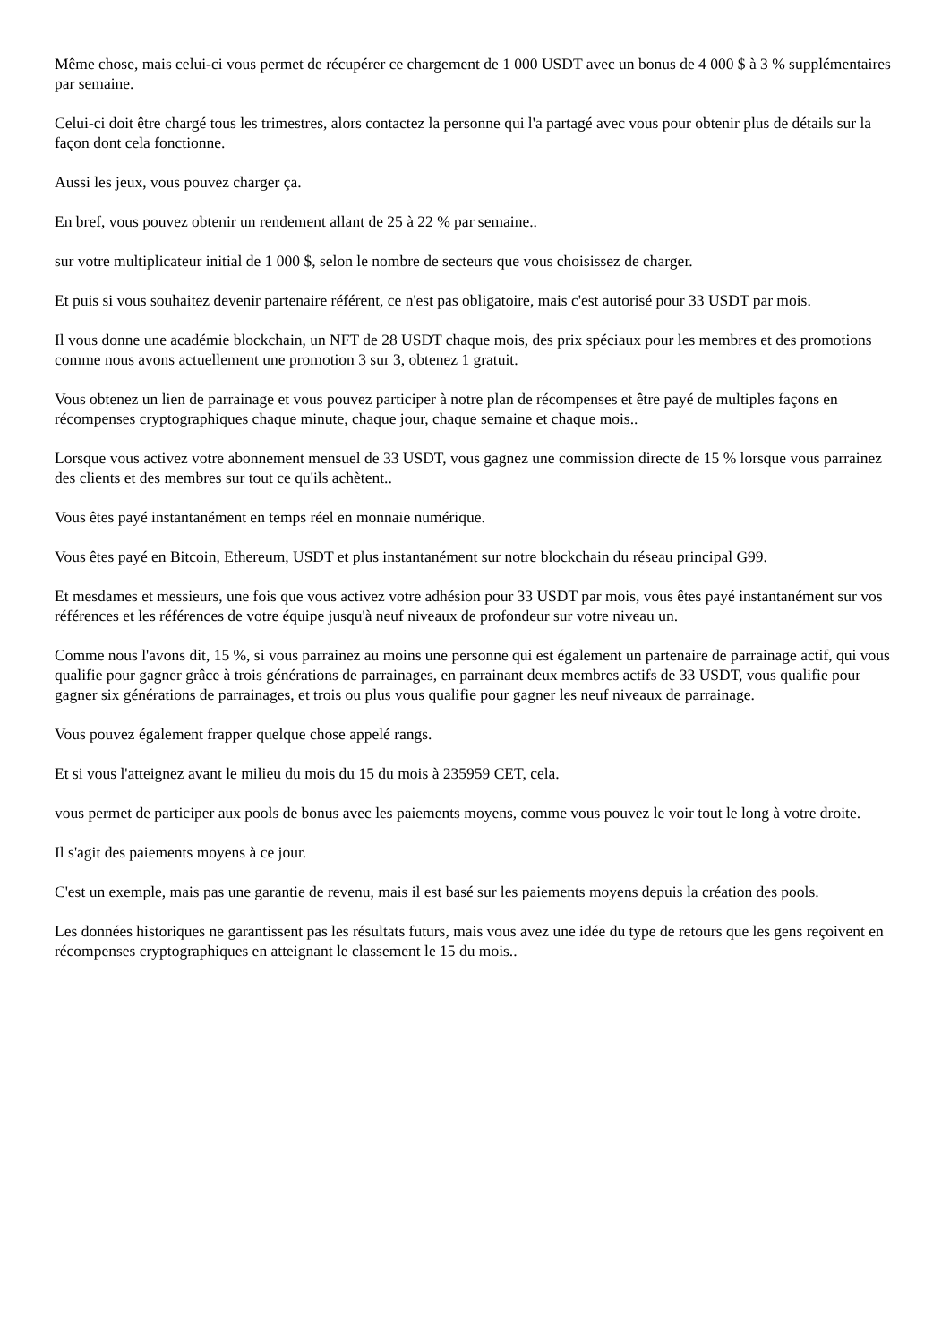Même chose, mais celui-ci vous permet de récupérer ce chargement de 1 000 USDT avec un bonus de 4 000 $ à 3 % supplémentaires par semaine.
Celui-ci doit être chargé tous les trimestres, alors contactez la personne qui l'a partagé avec vous pour obtenir plus de détails sur la façon dont cela fonctionne.
Aussi les jeux, vous pouvez charger ça.
En bref, vous pouvez obtenir un rendement allant de 25 à 22 % par semaine..
sur votre multiplicateur initial de 1 000 $, selon le nombre de secteurs que vous choisissez de charger.
Et puis si vous souhaitez devenir partenaire référent, ce n'est pas obligatoire, mais c'est autorisé pour 33 USDT par mois.
Il vous donne une académie blockchain, un NFT de 28 USDT chaque mois, des prix spéciaux pour les membres et des promotions comme nous avons actuellement une promotion 3 sur 3, obtenez 1 gratuit.
Vous obtenez un lien de parrainage et vous pouvez participer à notre plan de récompenses et être payé de multiples façons en récompenses cryptographiques chaque minute, chaque jour, chaque semaine et chaque mois..
Lorsque vous activez votre abonnement mensuel de 33 USDT, vous gagnez une commission directe de 15 % lorsque vous parrainez des clients et des membres sur tout ce qu'ils achètent..
Vous êtes payé instantanément en temps réel en monnaie numérique.
Vous êtes payé en Bitcoin, Ethereum, USDT et plus instantanément sur notre blockchain du réseau principal G99.
Et mesdames et messieurs, une fois que vous activez votre adhésion pour 33 USDT par mois, vous êtes payé instantanément sur vos références et les références de votre équipe jusqu'à neuf niveaux de profondeur sur votre niveau un.
Comme nous l'avons dit, 15 %, si vous parrainez au moins une personne qui est également un partenaire de parrainage actif, qui vous qualifie pour gagner grâce à trois générations de parrainages, en parrainant deux membres actifs de 33 USDT, vous qualifie pour gagner six générations de parrainages, et trois ou plus vous qualifie pour gagner les neuf niveaux de parrainage.
Vous pouvez également frapper quelque chose appelé rangs.
Et si vous l'atteignez avant le milieu du mois du 15 du mois à 235959 CET, cela.
vous permet de participer aux pools de bonus avec les paiements moyens, comme vous pouvez le voir tout le long à votre droite.
Il s'agit des paiements moyens à ce jour.
C'est un exemple, mais pas une garantie de revenu, mais il est basé sur les paiements moyens depuis la création des pools.
Les données historiques ne garantissent pas les résultats futurs, mais vous avez une idée du type de retours que les gens reçoivent en récompenses cryptographiques en atteignant le classement le 15 du mois..